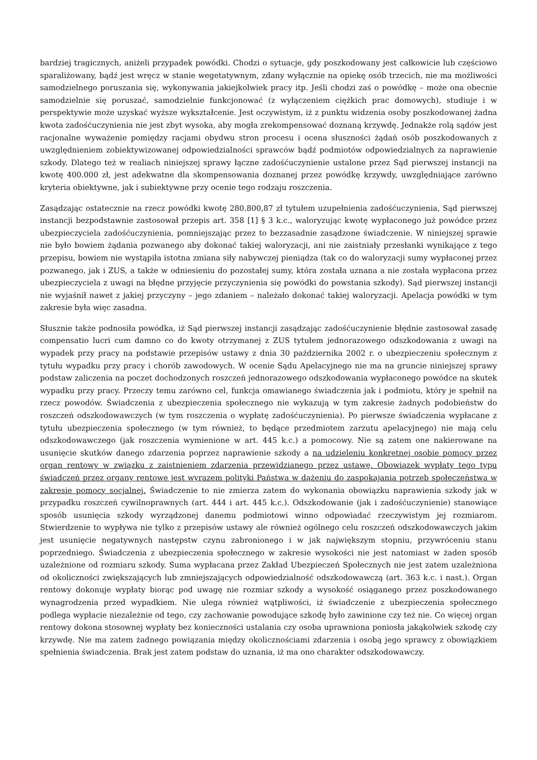bardziej tragicznych, aniżeli przypadek powódki. Chodzi o sytuacje, gdy poszkodowany jest całkowicie lub częściowo sparaliżowany, bądź jest wręcz w stanie wegetatywnym, zdany wyłącznie na opiekę osób trzecich, nie ma możliwości samodzielnego poruszania się, wykonywania jakiejkolwiek pracy itp. Jeśli chodzi zaś o powódkę – może ona obecnie samodzielnie się poruszać, samodzielnie funkcjonować (z wyłączeniem ciężkich prac domowych), studiuje i w perspektywie może uzyskać wyższe wykształcenie. Jest oczywistym, iż z punktu widzenia osoby poszkodowanej żadna kwota zadośćuczynienia nie jest zbyt wysoka, aby mogła zrekompensować doznaną krzywdę. Jednakże rolą sądów jest racjonalne wyważenie pomiędzy racjami obydwu stron procesu i ocena słuszności żądań osób poszkodowanych z uwzględnieniem zobiektywizowanej odpowiedzialności sprawców bądź podmiotów odpowiedzialnych za naprawienie szkody. Dlatego też w realiach niniejszej sprawy łączne zadośćuczynienie ustalone przez Sąd pierwszej instancji na kwotę 400.000 zł, jest adekwatne dla skompensowania doznanej przez powódkę krzywdy, uwzględniające zarówno kryteria obiektywne, jak i subiektywne przy ocenie tego rodzaju roszczenia.
Zasądzając ostatecznie na rzecz powódki kwotę 280.800,87 zł tytułem uzupełnienia zadośćuczynienia, Sąd pierwszej instancji bezpodstawnie zastosował przepis art. 358 [1] § 3 k.c., waloryzując kwotę wypłaconego już powódce przez ubezpieczyciela zadośćuczynienia, pomniejszając przez to bezzasadnie zasądzone świadczenie. W niniejszej sprawie nie było bowiem żądania pozwanego aby dokonać takiej waloryzacji, ani nie zaistniały przesłanki wynikające z tego przepisu, bowiem nie wystąpiła istotna zmiana siły nabywczej pieniądza (tak co do waloryzacji sumy wypłaconej przez pozwanego, jak i ZUS, a także w odniesieniu do pozostałej sumy, która została uznana a nie została wypłacona przez ubezpieczyciela z uwagi na błędne przyjęcie przyczynienia się powódki do powstania szkody). Sąd pierwszej instancji nie wyjaśnił nawet z jakiej przyczyny – jego zdaniem – należało dokonać takiej waloryzacji. Apelacja powódki w tym zakresie była więc zasadna.
Słusznie także podnosiła powódka, iż Sąd pierwszej instancji zasądzając zadośćuczynienie błędnie zastosował zasadę compensatio lucri cum damno co do kwoty otrzymanej z ZUS tytułem jednorazowego odszkodowania z uwagi na wypadek przy pracy na podstawie przepisów ustawy z dnia 30 października 2002 r. o ubezpieczeniu społecznym z tytułu wypadku przy pracy i chorób zawodowych. W ocenie Sądu Apelacyjnego nie ma na gruncie niniejszej sprawy podstaw zaliczenia na poczet dochodzonych roszczeń jednorazowego odszkodowania wypłaconego powódce na skutek wypadku przy pracy. Przeczy temu zarówno cel, funkcja omawianego świadczenia jak i podmiotu, który je spełnił na rzecz powodów. Świadczenia z ubezpieczenia społecznego nie wykazują w tym zakresie żadnych podobieństw do roszczeń odszkodowawczych (w tym roszczenia o wypłatę zadośćuczynienia). Po pierwsze świadczenia wypłacane z tytułu ubezpieczenia społecznego (w tym również, to będące przedmiotem zarzutu apelacyjnego) nie mają celu odszkodowawczego (jak roszczenia wymienione w art. 445 k.c.) a pomocowy. Nie są zatem one nakierowane na usunięcie skutków danego zdarzenia poprzez naprawienie szkody a na udzieleniu konkretnej osobie pomocy przez organ rentowy w związku z zaistnieniem zdarzenia przewidzianego przez ustawę. Obowiązek wypłaty tego typu świadczeń przez organy rentowe jest wyrazem polityki Państwa w dążeniu do zaspokajania potrzeb społeczeństwa w zakresie pomocy socjalnej. Świadczenie to nie zmierza zatem do wykonania obowiązku naprawienia szkody jak w przypadku roszczeń cywilnoprawnych (art. 444 i art. 445 k.c.). Odszkodowanie (jak i zadośćuczynienie) stanowiące sposób usunięcia szkody wyrządzonej danemu podmiotowi winno odpowiadać rzeczywistym jej rozmiarom. Stwierdzenie to wypływa nie tylko z przepisów ustawy ale również ogólnego celu roszczeń odszkodowawczych jakim jest usunięcie negatywnych następstw czynu zabronionego i w jak największym stopniu, przywróceniu stanu poprzedniego. Świadczenia z ubezpieczenia społecznego w zakresie wysokości nie jest natomiast w żaden sposób uzależnione od rozmiaru szkody. Suma wypłacana przez Zakład Ubezpieczeń Społecznych nie jest zatem uzależniona od okoliczności zwiększających lub zmniejszających odpowiedzialność odszkodowawczą (art. 363 k.c. i nast.). Organ rentowy dokonuje wypłaty biorąc pod uwagę nie rozmiar szkody a wysokość osiąganego przez poszkodowanego wynagrodzenia przed wypadkiem. Nie ulega również wątpliwości, iż świadczenie z ubezpieczenia społecznego podlega wypłacie niezależnie od tego, czy zachowanie powodujące szkodę było zawinione czy też nie. Co więcej organ rentowy dokona stosownej wypłaty bez konieczności ustalania czy osoba uprawniona poniosła jakąkolwiek szkodę czy krzywdę. Nie ma zatem żadnego powiązania między okolicznościami zdarzenia i osobą jego sprawcy z obowiązkiem spełnienia świadczenia. Brak jest zatem podstaw do uznania, iż ma ono charakter odszkodowawczy.